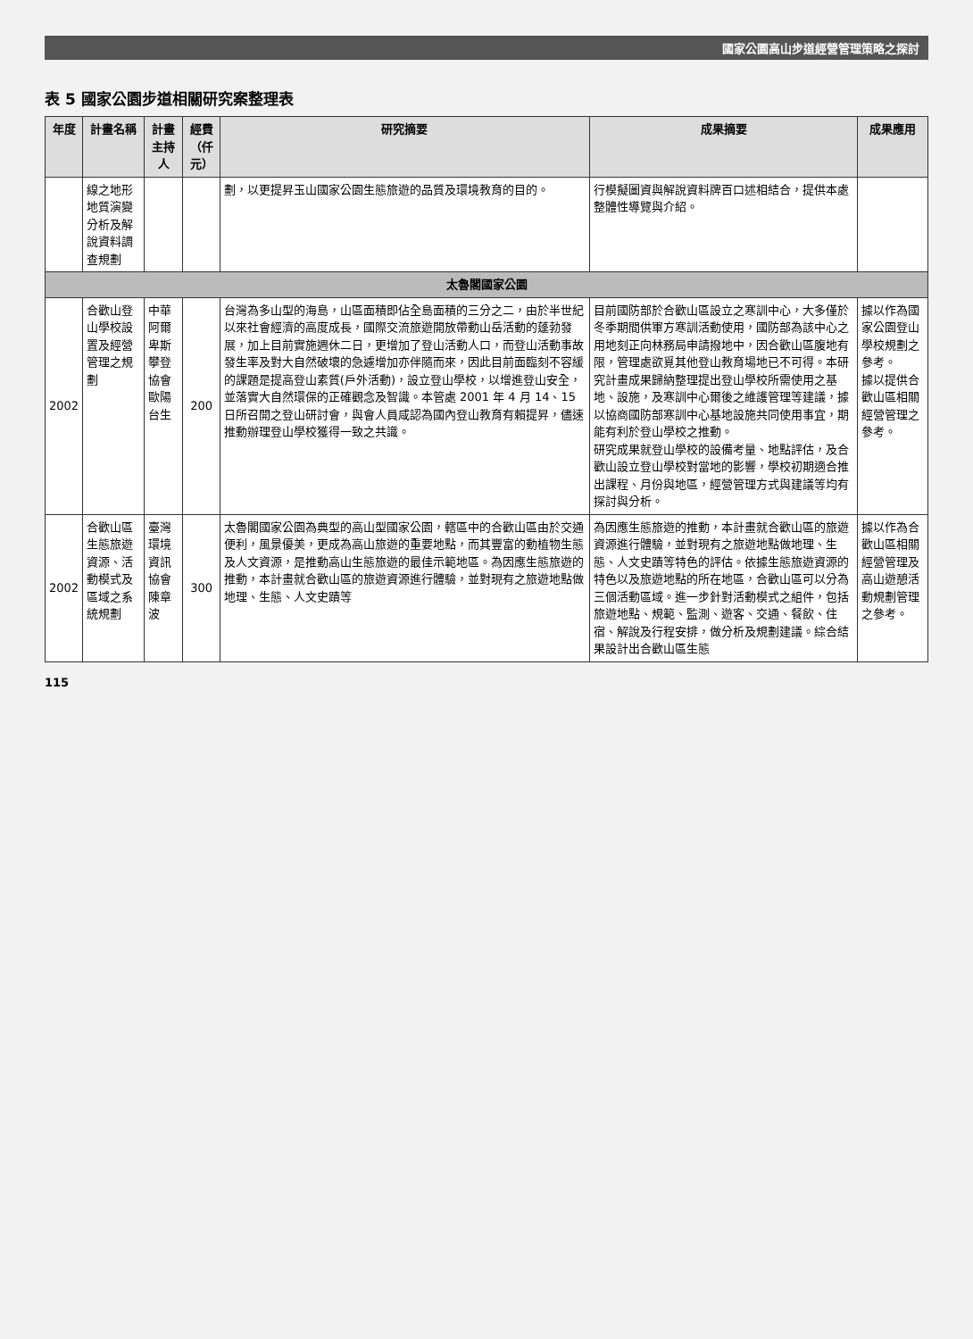國家公園高山步道經營管理策略之探討
表 5 國家公園步道相關研究案整理表
| 年度 | 計畫名稱 | 計畫主持人 | 經費（仟元） | 研究摘要 | 成果摘要 | 成果應用 |
| --- | --- | --- | --- | --- | --- | --- |
| | 線之地形地質演變分析及解說資料調查規劃 | | | 劃，以更提昇玉山國家公園生態旅遊的品質及環境教育的目的。 | 行模擬圖資與解說資料牌百口述相結合，提供本處整體性導覽與介紹。 | |
| 太魯閣國家公園 | | | | | | |
| 2002 | 合歡山登山學校設置及經營管理之規劃 | 中華阿爾卑斯攀登協會歐陽台生 | 200 | 台灣為多山型的海島，山區面積即佔全島面積的三分之二，由於半世紀以來社會經濟的高度成長，國際交流旅遊開放帶動山岳活動的蓬勃發展，加上目前實施週休二日，更增加了登山活動人口，而登山活動事故發生率及對大自然破壞的急遽增加亦伴隨而來，因此目前面臨刻不容緩的課題是提高登山素質(戶外活動)，設立登山學校，以增進登山安全，並落實大自然環保的正確觀念及智識。本管處 2001 年 4 月 14、15 日所召開之登山研討會，與會人員咸認為國內登山教育有賴提昇，儘速推動辦理登山學校獲得一致之共識。 | 目前國防部於合歡山區設立之寒訓中心，大多僅於冬季期間供軍方寒訓活動使用，國防部為該中心之用地刻正向林務局申請撥地中，因合歡山區腹地有限，管理處欲覓其他登山教育場地已不可得。本研究計畫成果歸納整理提出登山學校所需使用之基地、設施，及寒訓中心爾後之維護管理等建議，據以協商國防部寒訓中心基地設施共同使用事宜，期能有利於登山學校之推動。 研究成果就登山學校的設備考量、地點評估，及合歡山設立登山學校對當地的影響，學校初期適合推出課程、月份與地區，經營管理方式與建議等均有探討與分析。 | 據以作為國家公園登山學校規劃之參考。 據以提供合歡山區相關經營管理之參考。 |
| 2002 | 合歡山區生態旅遊資源、活動模式及區域之系統規劃 | 臺灣環境資訊協會陳章波 | 300 | 太魯閣國家公園為典型的高山型國家公園，轄區中的合歡山區由於交通便利，風景優美，更成為高山旅遊的重要地點，而其豐富的動植物生態及人文資源，是推動高山生態旅遊的最佳示範地區。為因應生態旅遊的推動，本計畫就合歡山區的旅遊資源進行體驗，並對現有之旅遊地點做地理、生態、人文史蹟等 | 為因應生態旅遊的推動，本計畫就合歡山區的旅遊資源進行體驗，並對現有之旅遊地點做地理、生態、人文史蹟等特色的評估。依據生態旅遊資源的特色以及旅遊地點的所在地區，合歡山區可以分為三個活動區域。進一步針對活動模式之組件，包括旅遊地點、規範、監測、遊客、交通、餐飲、住宿、解說及行程安排，做分析及規劃建議。綜合結果設計出合歡山區生態 | 據以作為合歡山區相關經營管理及高山遊憩活動規劃管理之參考。 |
115